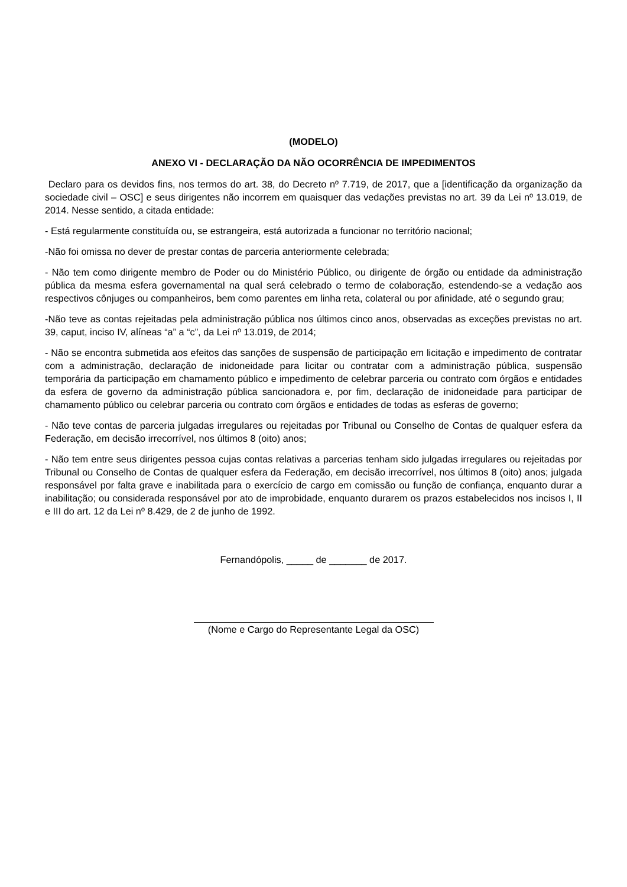(MODELO)
ANEXO VI - DECLARAÇÃO DA NÃO OCORRÊNCIA DE IMPEDIMENTOS
Declaro para os devidos fins, nos termos do art. 38, do Decreto nº 7.719, de 2017, que a [identificação da organização da sociedade civil – OSC] e seus dirigentes não incorrem em quaisquer das vedações previstas no art. 39 da Lei nº 13.019, de 2014. Nesse sentido, a citada entidade:
- Está regularmente constituída ou, se estrangeira, está autorizada a funcionar no território nacional;
-Não foi omissa no dever de prestar contas de parceria anteriormente celebrada;
- Não tem como dirigente membro de Poder ou do Ministério Público, ou dirigente de órgão ou entidade da administração pública da mesma esfera governamental na qual será celebrado o termo de colaboração, estendendo-se a vedação aos respectivos cônjuges ou companheiros, bem como parentes em linha reta, colateral ou por afinidade, até o segundo grau;
-Não teve as contas rejeitadas pela administração pública nos últimos cinco anos, observadas as exceções previstas no art. 39, caput, inciso IV, alíneas “a” a “c”, da Lei nº 13.019, de 2014;
- Não se encontra submetida aos efeitos das sanções de suspensão de participação em licitação e impedimento de contratar com a administração, declaração de inidoneidade para licitar ou contratar com a administração pública, suspensão temporária da participação em chamamento público e impedimento de celebrar parceria ou contrato com órgãos e entidades da esfera de governo da administração pública sancionadora e, por fim, declaração de inidoneidade para participar de chamamento público ou celebrar parceria ou contrato com órgãos e entidades de todas as esferas de governo;
- Não teve contas de parceria julgadas irregulares ou rejeitadas por Tribunal ou Conselho de Contas de qualquer esfera da Federação, em decisão irrecorrível, nos últimos 8 (oito) anos;
- Não tem entre seus dirigentes pessoa cujas contas relativas a parcerias tenham sido julgadas irregulares ou rejeitadas por Tribunal ou Conselho de Contas de qualquer esfera da Federação, em decisão irrecorrível, nos últimos 8 (oito) anos; julgada responsável por falta grave e inabilitada para o exercício de cargo em comissão ou função de confiança, enquanto durar a inabilitação; ou considerada responsável por ato de improbidade, enquanto durarem os prazos estabelecidos nos incisos I, II e III do art. 12 da Lei nº 8.429, de 2 de junho de 1992.
Fernandópolis, _____ de _______ de 2017.
(Nome e Cargo do Representante Legal da OSC)